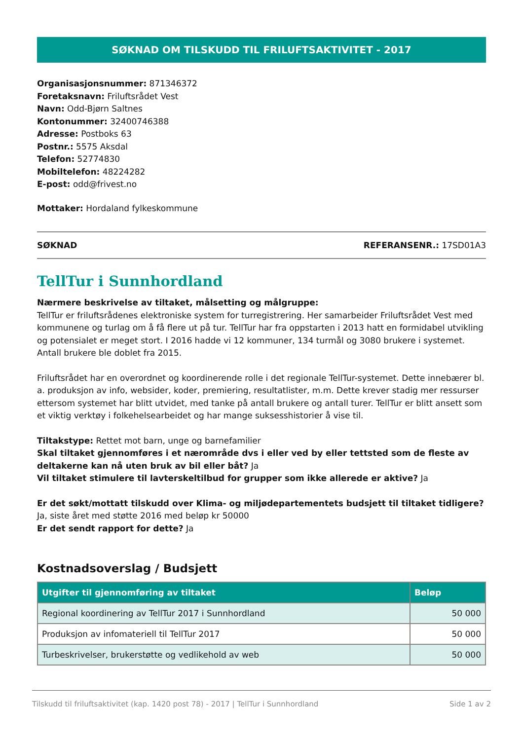SØKNAD OM TILSKUDD TIL FRILUFTSAKTIVITET - 2017
Organisasjonsnummer: 871346372
Foretaksnavn: Friluftsrådet Vest
Navn: Odd-Bjørn Saltnes
Kontonummer: 32400746388
Adresse: Postboks 63
Postnr.: 5575 Aksdal
Telefon: 52774830
Mobiltelefon: 48224282
E-post: odd@frivest.no
Mottaker: Hordaland fylkeskommune
SØKNAD REFERANSENR.: 17SD01A3
TellTur i Sunnhordland
Nærmere beskrivelse av tiltaket, målsetting og målgruppe:
TellTur er friluftsrådenes elektroniske system for turregistrering. Her samarbeider Friluftsrådet Vest med kommunene og turlag om å få flere ut på tur. TellTur har fra oppstarten i 2013 hatt en formidabel utvikling og potensialet er meget stort. I 2016 hadde vi 12 kommuner, 134 turmål og 3080 brukere i systemet. Antall brukere ble doblet fra 2015.
Friluftsrådet har en overordnet og koordinerende rolle i det regionale TellTur-systemet. Dette innebærer bl. a. produksjon av info, websider, koder, premiering, resultatlister, m.m. Dette krever stadig mer ressurser ettersom systemet har blitt utvidet, med tanke på antall brukere og antall turer. TellTur er blitt ansett som et viktig verktøy i folkehelsearbeidet og har mange suksesshistorier å vise til.
Tiltakstype: Rettet mot barn, unge og barnefamilier
Skal tiltaket gjennomføres i et nærområde dvs i eller ved by eller tettsted som de fleste av deltakerne kan nå uten bruk av bil eller båt? Ja
Vil tiltaket stimulere til lavterskeltilbud for grupper som ikke allerede er aktive? Ja
Er det søkt/mottatt tilskudd over Klima- og miljødepartementets budsjett til tiltaket tidligere? Ja, siste året med støtte 2016 med beløp kr 50000
Er det sendt rapport for dette? Ja
Kostnadsoverslag / Budsjett
| Utgifter til gjennomføring av tiltaket | Beløp |
| --- | --- |
| Regional koordinering av TellTur 2017 i Sunnhordland | 50 000 |
| Produksjon av infomateriell til TellTur 2017 | 50 000 |
| Turbeskrivelser, brukerstøtte og vedlikehold av web | 50 000 |
Tilskudd til friluftsaktivitet (kap. 1420 post 78) - 2017 | TellTur i Sunnhordland Side 1 av 2